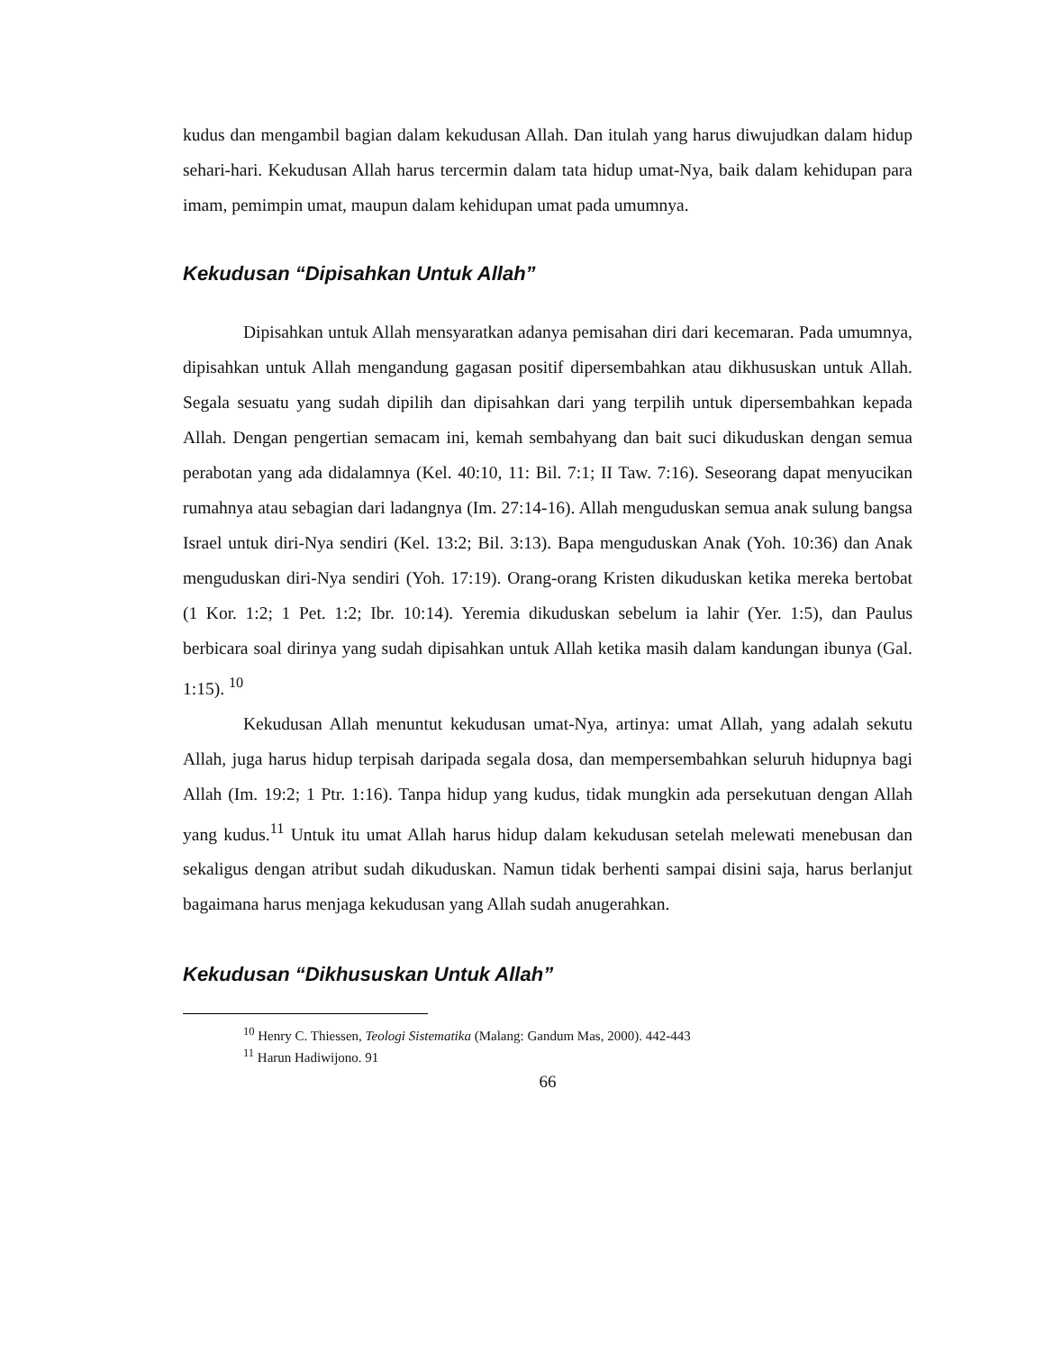kudus dan mengambil bagian dalam kekudusan Allah. Dan itulah yang harus diwujudkan dalam hidup sehari-hari. Kekudusan Allah harus tercermin dalam tata hidup umat-Nya, baik dalam kehidupan para imam, pemimpin umat, maupun dalam kehidupan umat pada umumnya.
Kekudusan “Dipisahkan Untuk Allah”
Dipisahkan untuk Allah mensyaratkan adanya pemisahan diri dari kecemaran. Pada umumnya, dipisahkan untuk Allah mengandung gagasan positif dipersembahkan atau dikhususkan untuk Allah. Segala sesuatu yang sudah dipilih dan dipisahkan dari yang terpilih untuk dipersembahkan kepada Allah. Dengan pengertian semacam ini, kemah sembahyang dan bait suci dikuduskan dengan semua perabotan yang ada didalamnya (Kel. 40:10, 11: Bil. 7:1; II Taw. 7:16). Seseorang dapat menyucikan rumahnya atau sebagian dari ladangnya (Im. 27:14-16). Allah menguduskan semua anak sulung bangsa Israel untuk diri-Nya sendiri (Kel. 13:2; Bil. 3:13). Bapa menguduskan Anak (Yoh. 10:36) dan Anak menguduskan diri-Nya sendiri (Yoh. 17:19). Orang-orang Kristen dikuduskan ketika mereka bertobat (1 Kor. 1:2; 1 Pet. 1:2; Ibr. 10:14). Yeremia dikuduskan sebelum ia lahir (Yer. 1:5), dan Paulus berbicara soal dirinya yang sudah dipisahkan untuk Allah ketika masih dalam kandungan ibunya (Gal. 1:15). <sup>10</sup>
Kekudusan Allah menuntut kekudusan umat-Nya, artinya: umat Allah, yang adalah sekutu Allah, juga harus hidup terpisah daripada segala dosa, dan mempersembahkan seluruh hidupnya bagi Allah (Im. 19:2; 1 Ptr. 1:16). Tanpa hidup yang kudus, tidak mungkin ada persekutuan dengan Allah yang kudus.<sup>11</sup> Untuk itu umat Allah harus hidup dalam kekudusan setelah melewati menebusan dan sekaligus dengan atribut sudah dikuduskan. Namun tidak berhenti sampai disini saja, harus berlanjut bagaimana harus menjaga kekudusan yang Allah sudah anugerahkan.
Kekudusan “Dikhususkan Untuk Allah”
<sup>10</sup> Henry C. Thiessen, Teologi Sistematika (Malang: Gandum Mas, 2000). 442-443
<sup>11</sup> Harun Hadiwijono. 91
66